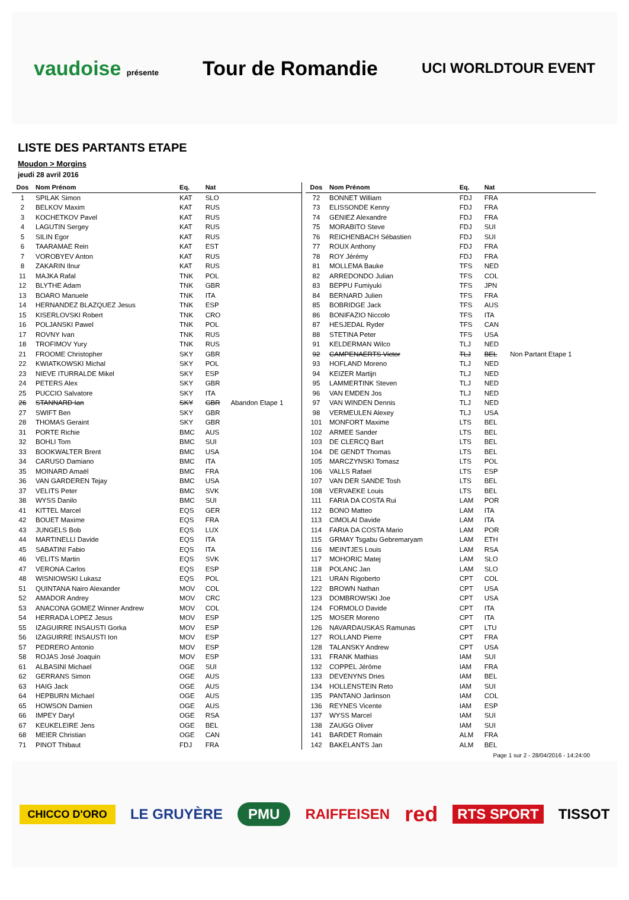vaudoise présente Tour de Romandie UCI WORLDTOUR EVENT
LISTE DES PARTANTS ETAPE
Moudon > Morgins
jeudi 28 avril 2016
| Dos | Nom Prénom | Eq. | Nat | |
| --- | --- | --- | --- | --- |
| 1 | SPILAK Simon | KAT | SLO | |
| 2 | BELKOV Maxim | KAT | RUS | |
| 3 | KOCHETKOV Pavel | KAT | RUS | |
| 4 | LAGUTIN Sergey | KAT | RUS | |
| 5 | SILIN Egor | KAT | RUS | |
| 6 | TAARAMAE Rein | KAT | EST | |
| 7 | VOROBYEV Anton | KAT | RUS | |
| 8 | ZAKARIN Ilnur | KAT | RUS | |
| 11 | MAJKA Rafal | TNK | POL | |
| 12 | BLYTHE Adam | TNK | GBR | |
| 13 | BOARO Manuele | TNK | ITA | |
| 14 | HERNANDEZ BLAZQUEZ Jesus | TNK | ESP | |
| 15 | KISERLOVSKI Robert | TNK | CRO | |
| 16 | POLJANSKI Pawel | TNK | POL | |
| 17 | ROVNY Ivan | TNK | RUS | |
| 18 | TROFIMOV Yury | TNK | RUS | |
| 21 | FROOME Christopher | SKY | GBR | |
| 22 | KWIATKOWSKI Michal | SKY | POL | |
| 23 | NIEVE ITURRALDE Mikel | SKY | ESP | |
| 24 | PETERS Alex | SKY | GBR | |
| 25 | PUCCIO Salvatore | SKY | ITA | |
| 26 | STANNARD Ian | SKY | GBR | Abandon Etape 1 |
| 27 | SWIFT Ben | SKY | GBR | |
| 28 | THOMAS Geraint | SKY | GBR | |
| 31 | PORTE Richie | BMC | AUS | |
| 32 | BOHLI Tom | BMC | SUI | |
| 33 | BOOKWALTER Brent | BMC | USA | |
| 34 | CARUSO Damiano | BMC | ITA | |
| 35 | MOINARD Amaël | BMC | FRA | |
| 36 | VAN GARDEREN Tejay | BMC | USA | |
| 37 | VELITS Peter | BMC | SVK | |
| 38 | WYSS Danilo | BMC | SUI | |
| 41 | KITTEL Marcel | EQS | GER | |
| 42 | BOUET Maxime | EQS | FRA | |
| 43 | JUNGELS Bob | EQS | LUX | |
| 44 | MARTINELLI Davide | EQS | ITA | |
| 45 | SABATINI Fabio | EQS | ITA | |
| 46 | VELITS Martin | EQS | SVK | |
| 47 | VERONA Carlos | EQS | ESP | |
| 48 | WISNIOWSKI Lukasz | EQS | POL | |
| 51 | QUINTANA Nairo Alexander | MOV | COL | |
| 52 | AMADOR Andrey | MOV | CRC | |
| 53 | ANACONA GOMEZ Winner Andrew | MOV | COL | |
| 54 | HERRADA LOPEZ Jesus | MOV | ESP | |
| 55 | IZAGUIRRE INSAUSTI Gorka | MOV | ESP | |
| 56 | IZAGUIRRE INSAUSTI Ion | MOV | ESP | |
| 57 | PEDRERO Antonio | MOV | ESP | |
| 58 | ROJAS José Joaquin | MOV | ESP | |
| 61 | ALBASINI Michael | OGE | SUI | |
| 62 | GERRANS Simon | OGE | AUS | |
| 63 | HAIG Jack | OGE | AUS | |
| 64 | HEPBURN Michael | OGE | AUS | |
| 65 | HOWSON Damien | OGE | AUS | |
| 66 | IMPEY Daryl | OGE | RSA | |
| 67 | KEUKELEIRE Jens | OGE | BEL | |
| 68 | MEIER Christian | OGE | CAN | |
| 71 | PINOT Thibaut | FDJ | FRA | |
| Dos | Nom Prénom | Eq. | Nat | |
| --- | --- | --- | --- | --- |
| 72 | BONNET William | FDJ | FRA | |
| 73 | ELISSONDE Kenny | FDJ | FRA | |
| 74 | GENIEZ Alexandre | FDJ | FRA | |
| 75 | MORABITO Steve | FDJ | SUI | |
| 76 | REICHENBACH Sébastien | FDJ | SUI | |
| 77 | ROUX Anthony | FDJ | FRA | |
| 78 | ROY Jérémy | FDJ | FRA | |
| 81 | MOLLEMA Bauke | TFS | NED | |
| 82 | ARREDONDO Julian | TFS | COL | |
| 83 | BEPPU Fumiyuki | TFS | JPN | |
| 84 | BERNARD Julien | TFS | FRA | |
| 85 | BOBRIDGE Jack | TFS | AUS | |
| 86 | BONIFAZIO Niccolo | TFS | ITA | |
| 87 | HESJEDAL Ryder | TFS | CAN | |
| 88 | STETINA Peter | TFS | USA | |
| 91 | KELDERMAN Wilco | TLJ | NED | |
| 92 | CAMPENAERTS Victor | TLJ | BEL | Non Partant Etape 1 |
| 93 | HOFLAND Moreno | TLJ | NED | |
| 94 | KEIZER Martijn | TLJ | NED | |
| 95 | LAMMERTINK Steven | TLJ | NED | |
| 96 | VAN EMDEN Jos | TLJ | NED | |
| 97 | VAN WINDEN Dennis | TLJ | NED | |
| 98 | VERMEULEN Alexey | TLJ | USA | |
| 101 | MONFORT Maxime | LTS | BEL | |
| 102 | ARMEE Sander | LTS | BEL | |
| 103 | DE CLERCQ Bart | LTS | BEL | |
| 104 | DE GENDT Thomas | LTS | BEL | |
| 105 | MARCZYNSKI Tomasz | LTS | POL | |
| 106 | VALLS Rafael | LTS | ESP | |
| 107 | VAN DER SANDE Tosh | LTS | BEL | |
| 108 | VERVAEKE Louis | LTS | BEL | |
| 111 | FARIA DA COSTA Rui | LAM | POR | |
| 112 | BONO Matteo | LAM | ITA | |
| 113 | CIMOLAI Davide | LAM | ITA | |
| 114 | FARIA DA COSTA Mario | LAM | POR | |
| 115 | GRMAY Tsgabu Gebremaryam | LAM | ETH | |
| 116 | MEINTJES Louis | LAM | RSA | |
| 117 | MOHORIC Matej | LAM | SLO | |
| 118 | POLANC Jan | LAM | SLO | |
| 121 | URAN Rigoberto | CPT | COL | |
| 122 | BROWN Nathan | CPT | USA | |
| 123 | DOMBROWSKI Joe | CPT | USA | |
| 124 | FORMOLO Davide | CPT | ITA | |
| 125 | MOSER Moreno | CPT | ITA | |
| 126 | NAVARDAUSKAS Ramunas | CPT | LTU | |
| 127 | ROLLAND Pierre | CPT | FRA | |
| 128 | TALANSKY Andrew | CPT | USA | |
| 131 | FRANK Mathias | IAM | SUI | |
| 132 | COPPEL Jérôme | IAM | FRA | |
| 133 | DEVENYNS Dries | IAM | BEL | |
| 134 | HOLLENSTEIN Reto | IAM | SUI | |
| 135 | PANTANO Jarlinson | IAM | COL | |
| 136 | REYNES Vicente | IAM | ESP | |
| 137 | WYSS Marcel | IAM | SUI | |
| 138 | ZAUGG Oliver | IAM | SUI | |
| 141 | BARDET Romain | ALM | FRA | |
| 142 | BAKELANTS Jan | ALM | BEL | |
Page 1 sur 2 - 28/04/2016 - 14:24:00
CHICCO D'ORO LE GRUYÈRE PMU RAIFFEISEN red RTS SPORT TISSOT